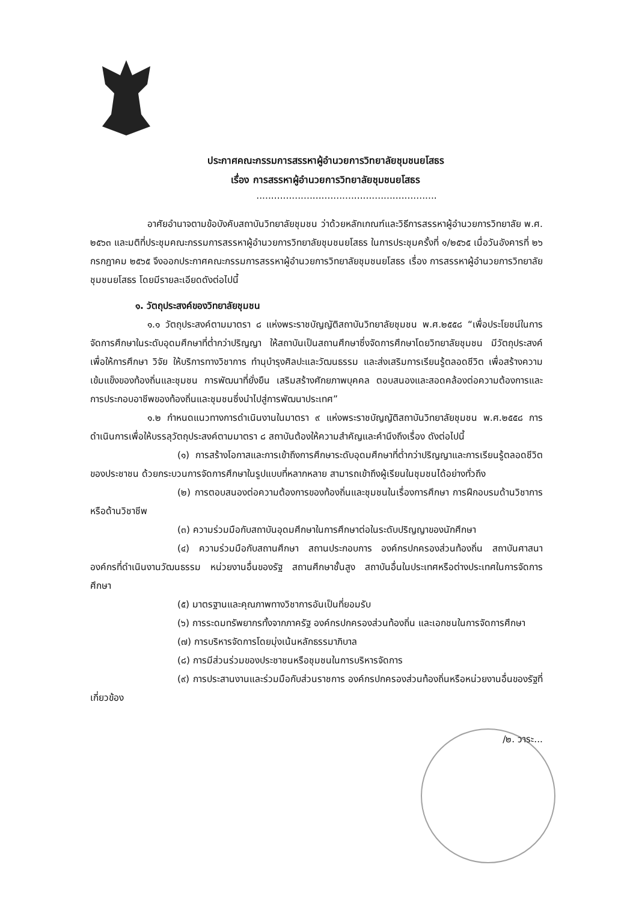ประกาศคณะกรรมการสรรหาผู้อำนวยการวิทยาลัยชุมชนยโสธร
เรื่อง การสรรหาผู้อำนวยการวิทยาลัยชุมชนยโสธร
.............................................................
อาศัยอำนาจตามข้อบังคับสถาบันวิทยาลัยชุมชน ว่าด้วยหลักเกณฑ์และวิธีการสรรหาผู้อำนวยการวิทยาลัย พ.ศ. ๒๕๖๓ และมติที่ประชุมคณะกรรมการสรรหาผู้อำนวยการวิทยาลัยชุมชนยโสธร ในการประชุมครั้งที่ ๑/๒๕๖๕ เมื่อวันอังคารที่ ๒๖ กรกฎาคม ๒๕๖๕ จึงออกประกาศคณะกรรมการสรรหาผู้อำนวยการวิทยาลัยชุมชนยโสธร เรื่อง การสรรหาผู้อำนวยการวิทยาลัยชุมชนยโสธร โดยมีรายละเอียดดังต่อไปนี้
๑. วัตถุประสงค์ของวิทยาลัยชุมชน
๑.๑ วัตถุประสงค์ตามมาตรา ๘ แห่งพระราชบัญญัติสถาบันวิทยาลัยชุมชน พ.ศ.๒๕๕๘ “เพื่อประโยชน์ในการจัดการศึกษาในระดับอุดมศึกษาที่ต่ำกว่าปริญญา ให้สถาบันเป็นสถานศึกษาซึ่งจัดการศึกษาโดยวิทยาลัยชุมชน มีวัตถุประสงค์เพื่อให้การศึกษา วิจัย ให้บริการทางวิชาการ ทำนุบำรุงศิลปะและวัฒนธรรม และส่งเสริมการเรียนรู้ตลอดชีวิต เพื่อสร้างความเข้มแข็งของท้องถิ่นและชุมชน การพัฒนาที่ยั่งยืน เสริมสร้างศักยภาพบุคคล ตอบสนองและสอดคล้องต่อความต้องการและการประกอบอาชีพของท้องถิ่นและชุมชนซึ่งนำไปสู่การพัฒนาประเทศ”
๑.๒ กำหนดแนวทางการดำเนินงานในมาตรา ๙ แห่งพระราชบัญญัติสถาบันวิทยาลัยชุมชน พ.ศ.๒๕๕๘ การดำเนินการเพื่อให้บรรลุวัตถุประสงค์ตามมาตรา ๘ สถาบันต้องให้ความสำคัญและคำนึงถึงเรื่อง ดังต่อไปนี้
(๑) การสร้างโอกาสและการเข้าถึงการศึกษาระดับอุดมศึกษาที่ต่ำกว่าปริญญาและการเรียนรู้ตลอดชีวิตของประชาชน ด้วยกระบวนการจัดการศึกษาในรูปแบบที่หลากหลาย สามารถเข้าถึงผู้เรียนในชุมชนได้อย่างทั่วถึง
(๒) การตอบสนองต่อความต้องการของท้องถิ่นและชุมชนในเรื่องการศึกษา การฝึกอบรมด้านวิชาการหรือด้านวิชาชีพ
(๓) ความร่วมมือกับสถาบันอุดมศึกษาในการศึกษาต่อในระดับปริญญาของนักศึกษา
(๔) ความร่วมมือกับสถานศึกษา สถานประกอบการ องค์กรปกครองส่วนท้องถิ่น สถาบันศาสนา องค์กรที่ดำเนินงานวัฒนธรรม หน่วยงานอื่นของรัฐ สถานศึกษาชั้นสูง สถาบันอื่นในประเทศหรือต่างประเทศในการจัดการศึกษา
(๕) มาตรฐานและคุณภาพทางวิชาการอันเป็นที่ยอมรับ
(๖) การระดมทรัพยากรทั้งจากภาครัฐ องค์กรปกครองส่วนท้องถิ่น และเอกชนในการจัดการศึกษา
(๗) การบริหารจัดการโดยมุ่งเน้นหลักธรรมาภิบาล
(๘) การมีส่วนร่วมของประชาชนหรือชุมชนในการบริหารจัดการ
(๙) การประสานงานและร่วมมือกับส่วนราชการ องค์กรปกครองส่วนท้องถิ่นหรือหน่วยงานอื่นของรัฐที่เกี่ยวข้อง
/๒. วาระ...